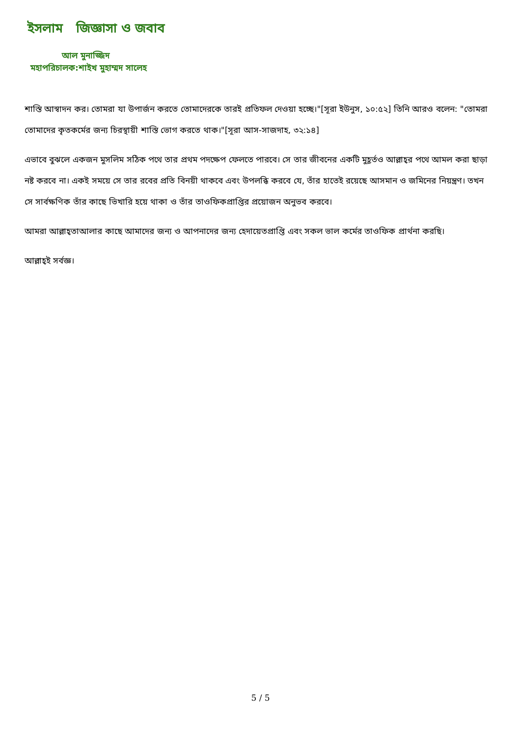ইসলাম জিজ্ঞাসা ও জবাব
আল মুনাজ্জিদ
মহাপরিচালক:শাইখ মুহাম্মদ সালেহ
শাস্তি আস্বাদন কর। তোমরা যা উপার্জন করতে তোমাদেরকে তারই প্রতিফল দেওয়া হচ্ছে।"[সূরা ইউনুস, ১০:৫২] তিনি আরও বলেন: "তোমরা তোমাদের কৃতকর্মের জন্য চিরস্থায়ী শাস্তি ভোগ করতে থাক।"[সূরা আস-সাজদাহ, ৩২:১৪]
এভাবে বুঝলে একজন মুসলিম সঠিক পথে তার প্রথম পদক্ষেপ ফেলতে পারবে। সে তার জীবনের একটি মুহূর্তও আল্লাহ্‌র পথে আমল করা ছাড়া নষ্ট করবে না। একই সময়ে সে তার রবের প্রতি বিনয়ী থাকবে এবং উপলব্ধি করবে যে, তাঁর হাতেই রয়েছে আসমান ও জমিনের নিয়ন্ত্রণ। তখন সে সার্বক্ষণিক তাঁর কাছে ভিখারি হয়ে থাকা ও তাঁর তাওফিকপ্রাপ্তির প্রয়োজন অনুভব করবে।
আমরা আল্লাহ্‌তাআলার কাছে আমাদের জন্য ও আপনাদের জন্য হেদায়েতপ্রাপ্তি এবং সকল ভাল কর্মের তাওফিক প্রার্থনা করছি।
আল্লাহ্‌ই সর্বজ্ঞ।
5 / 5